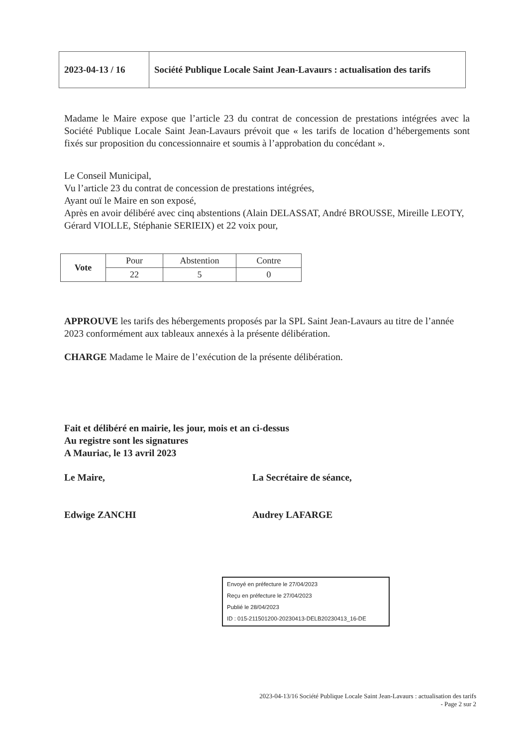| 2023-04-13 / 16 | Société Publique Locale Saint Jean-Lavaurs : actualisation des tarifs |
Madame le Maire expose que l’article 23 du contrat de concession de prestations intégrées avec la Société Publique Locale Saint Jean-Lavaurs prévoit que « les tarifs de location d’hébergements sont fixés sur proposition du concessionnaire et soumis à l’approbation du concédant ».
Le Conseil Municipal,
Vu l’article 23 du contrat de concession de prestations intégrées,
Ayant ouï le Maire en son exposé,
Après en avoir délibéré avec cinq abstentions (Alain DELASSAT, André BROUSSE, Mireille LEOTY, Gérard VIOLLE, Stéphanie SERIEIX) et 22 voix pour,
| Vote | Pour | Abstention | Contre |
| | 22 | 5 | 0 |
APPROUVE les tarifs des hébergements proposés par la SPL Saint Jean-Lavaurs au titre de l’année 2023 conformément aux tableaux annexés à la présente délibération.
CHARGE Madame le Maire de l’exécution de la présente délibération.
Fait et délibéré en mairie, les jour, mois et an ci-dessus
Au registre sont les signatures
A Mauriac, le 13 avril 2023
Le Maire,
Edwige ZANCHI
La Secrétaire de séance,
Audrey LAFARGE
Envoyé en préfecture le 27/04/2023
Reçu en préfecture le 27/04/2023
Publié le 28/04/2023
ID : 015-211501200-20230413-DELB20230413_16-DE
2023-04-13/16 Société Publique Locale Saint Jean-Lavaurs : actualisation des tarifs
- Page 2 sur 2